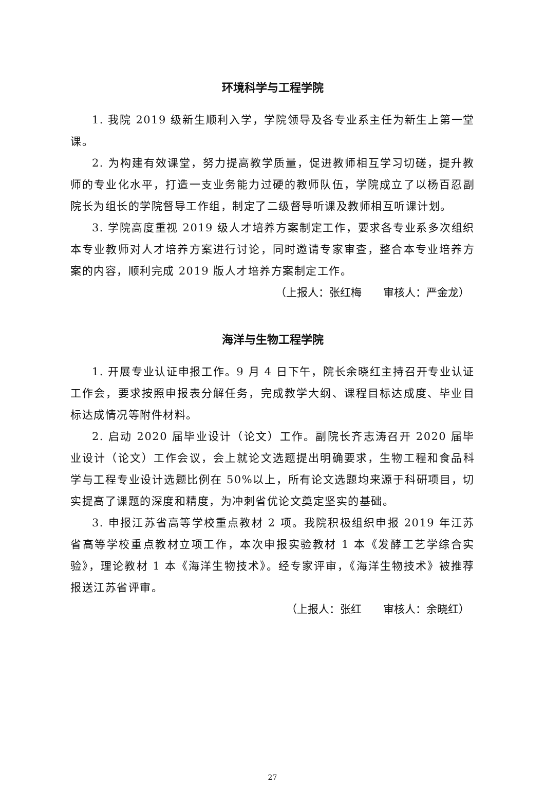环境科学与工程学院
1. 我院 2019 级新生顺利入学，学院领导及各专业系主任为新生上第一堂课。
2. 为构建有效课堂，努力提高教学质量，促进教师相互学习切磋，提升教师的专业化水平，打造一支业务能力过硬的教师队伍，学院成立了以杨百忍副院长为组长的学院督导工作组，制定了二级督导听课及教师相互听课计划。
3. 学院高度重视 2019 级人才培养方案制定工作，要求各专业系多次组织本专业教师对人才培养方案进行讨论，同时邀请专家审查，整合本专业培养方案的内容，顺利完成 2019 版人才培养方案制定工作。
（上报人：张红梅　　审核人：严金龙）
海洋与生物工程学院
1. 开展专业认证申报工作。9 月 4 日下午，院长余晓红主持召开专业认证工作会，要求按照申报表分解任务，完成教学大纲、课程目标达成度、毕业目标达成情况等附件材料。
2. 启动 2020 届毕业设计（论文）工作。副院长齐志涛召开 2020 届毕业设计（论文）工作会议，会上就论文选题提出明确要求，生物工程和食品科学与工程专业设计选题比例在 50%以上，所有论文选题均来源于科研项目，切实提高了课题的深度和精度，为冲刺省优论文奠定坚实的基础。
3. 申报江苏省高等学校重点教材 2 项。我院积极组织申报 2019 年江苏省高等学校重点教材立项工作，本次申报实验教材 1 本《发酵工艺学综合实验》，理论教材 1 本《海洋生物技术》。经专家评审，《海洋生物技术》被推荐报送江苏省评审。
（上报人：张红　　审核人：余晓红）
27